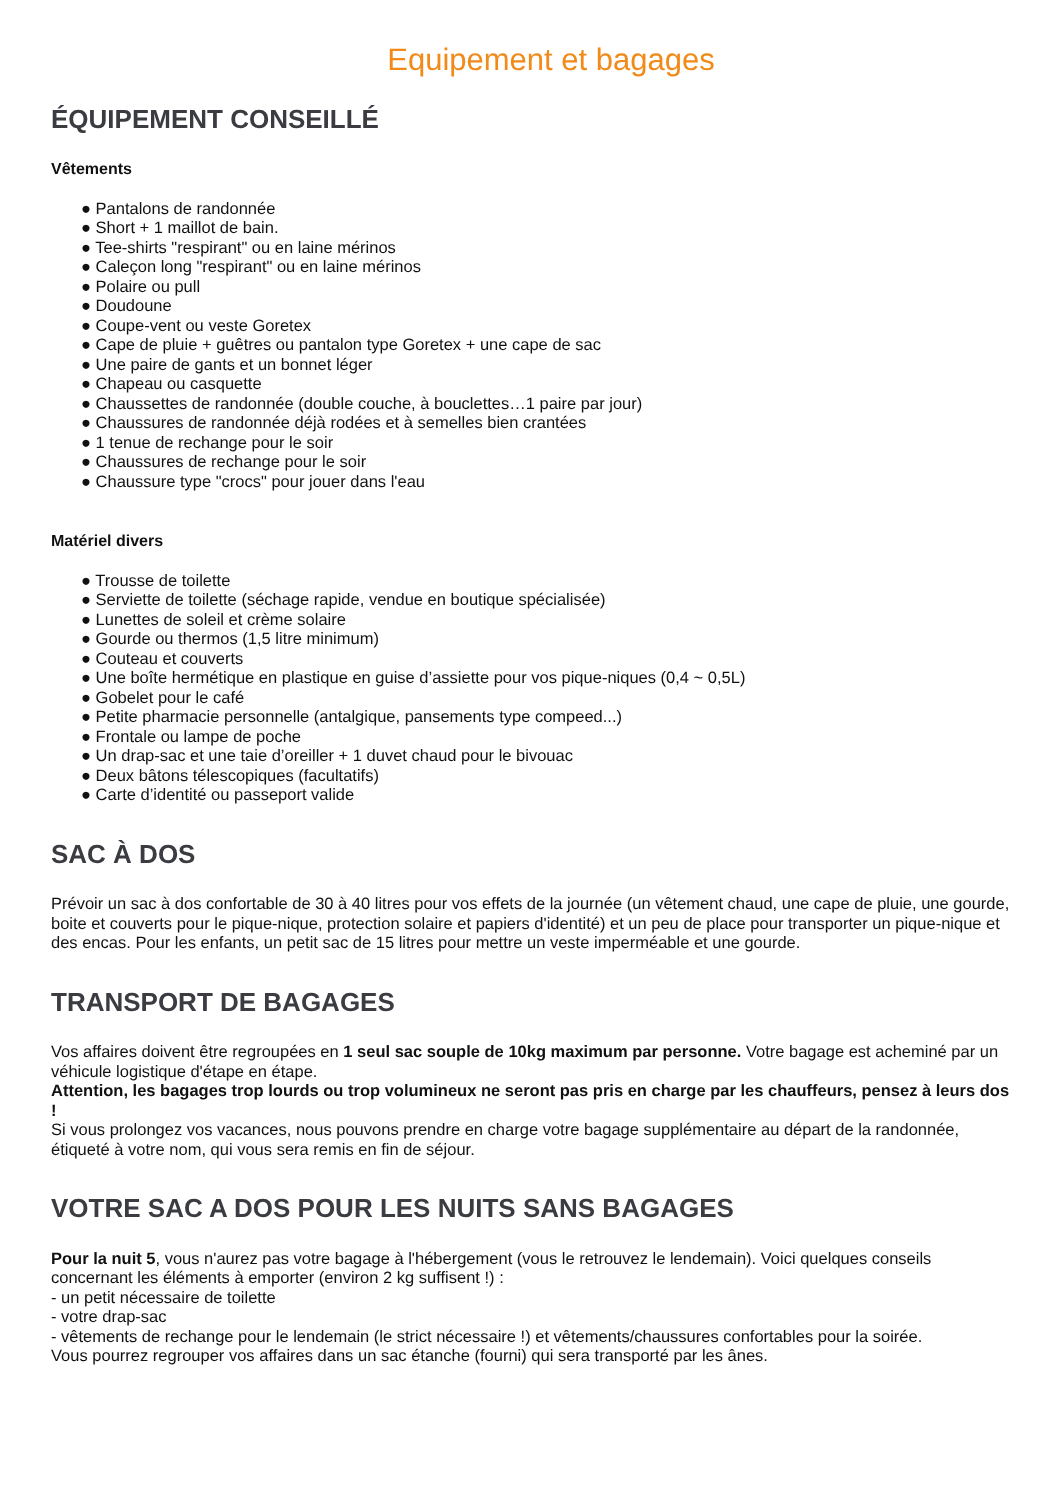Equipement et bagages
ÉQUIPEMENT CONSEILLÉ
Vêtements
● Pantalons de randonnée
● Short + 1 maillot de bain.
● Tee-shirts "respirant" ou en laine mérinos
● Caleçon long "respirant" ou en laine mérinos
● Polaire ou pull
● Doudoune
● Coupe-vent ou veste Goretex
● Cape de pluie + guêtres ou pantalon type Goretex + une cape de sac
● Une paire de gants et un bonnet léger
● Chapeau ou casquette
● Chaussettes de randonnée (double couche, à bouclettes…1 paire par jour)
● Chaussures de randonnée déjà rodées et à semelles bien crantées
● 1 tenue de rechange pour le soir
● Chaussures de rechange pour le soir
● Chaussure type "crocs" pour jouer dans l'eau
Matériel divers
● Trousse de toilette
● Serviette de toilette (séchage rapide, vendue en boutique spécialisée)
● Lunettes de soleil et crème solaire
● Gourde ou thermos (1,5 litre minimum)
● Couteau et couverts
● Une boîte hermétique en plastique en guise d’assiette pour vos pique-niques (0,4 ~ 0,5L)
● Gobelet pour le café
● Petite pharmacie personnelle (antalgique, pansements type compeed...)
● Frontale ou lampe de poche
● Un drap-sac et une taie d’oreiller + 1 duvet chaud pour le bivouac
● Deux bâtons télescopiques (facultatifs)
● Carte d’identité ou passeport valide
SAC À DOS
Prévoir un sac à dos confortable de 30 à 40 litres pour vos effets de la journée (un vêtement chaud, une cape de pluie, une gourde, boite et couverts pour le pique-nique, protection solaire et papiers d'identité) et un peu de place pour transporter un pique-nique et des encas. Pour les enfants, un petit sac de 15 litres pour mettre un veste imperméable et une gourde.
TRANSPORT DE BAGAGES
Vos affaires doivent être regroupées en 1 seul sac souple de 10kg maximum par personne. Votre bagage est acheminé par un véhicule logistique d'étape en étape.
Attention, les bagages trop lourds ou trop volumineux ne seront pas pris en charge par les chauffeurs, pensez à leurs dos !
Si vous prolongez vos vacances, nous pouvons prendre en charge votre bagage supplémentaire au départ de la randonnée, étiqueté à votre nom, qui vous sera remis en fin de séjour.
VOTRE SAC A DOS POUR LES NUITS SANS BAGAGES
Pour la nuit 5, vous n'aurez pas votre bagage à l'hébergement (vous le retrouvez le lendemain). Voici quelques conseils concernant les éléments à emporter (environ 2 kg suffisent !) :
- un petit nécessaire de toilette
- votre drap-sac
- vêtements de rechange pour le lendemain (le strict nécessaire !) et vêtements/chaussures confortables pour la soirée.
Vous pourrez regrouper vos affaires dans un sac étanche (fourni) qui sera transporté par les ânes.